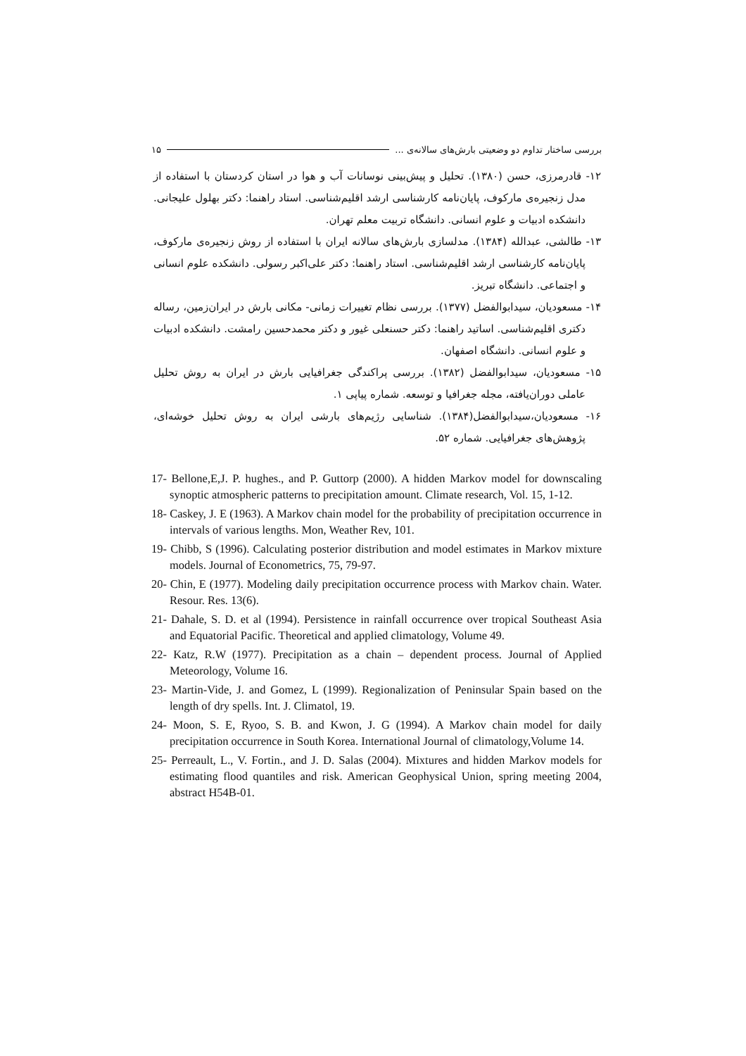بررسی ساختار تداوم دو وضعیتی بارش‌های سالانه‌ی ... ۱۵
۱۲- قادرمرزی، حسن (۱۳۸۰). تحلیل و پیش‌بینی نوسانات آب و هوا در استان کردستان با استفاده از مدل زنجیره‌ی مارکوف، پایان‌نامه کارشناسی ارشد اقلیم‌شناسی. استاد راهنما: دکتر بهلول علیجانی. دانشکده ادبیات و علوم انسانی. دانشگاه تربیت معلم تهران.
۱۳- طالشی، عبدالله (۱۳۸۴). مدلسازی بارش‌های سالانه ایران با استفاده از روش زنجیره‌ی مارکوف، پایان‌نامه کارشناسی ارشد اقلیم‌شناسی. استاد راهنما: دکتر علی‌اکبر رسولی. دانشکده علوم انسانی و اجتماعی. دانشگاه تبریز.
۱۴- مسعودیان، سیدابوالفضل (۱۳۷۷). بررسی نظام تغییرات زمانی- مکانی بارش در ایران‌زمین، رساله دکتری اقلیم‌شناسی. اساتید راهنما: دکتر حسنعلی غیور و دکتر محمدحسین رامشت. دانشکده ادبیات و علوم انسانی. دانشگاه اصفهان.
۱۵- مسعودیان، سیدابوالفضل (۱۳۸۲). بررسی پراکندگی جغرافیایی بارش در ایران به روش تحلیل عاملی دوران‌یافته، مجله جغرافیا و توسعه. شماره پیاپی ۱.
۱۶- مسعودیان،سیدابوالفضل(۱۳۸۴). شناسایی رژیم‌های بارشی ایران به روش تحلیل خوشه‌ای، پژوهش‌های جغرافیایی. شماره ۵۲.
17- Bellone,E,J. P. hughes., and P. Guttorp (2000). A hidden Markov model for downscaling synoptic atmospheric patterns to precipitation amount. Climate research, Vol. 15, 1-12.
18- Caskey, J. E (1963). A Markov chain model for the probability of precipitation occurrence in intervals of various lengths. Mon, Weather Rev, 101.
19- Chibb, S (1996). Calculating posterior distribution and model estimates in Markov mixture models. Journal of Econometrics, 75, 79-97.
20- Chin, E (1977). Modeling daily precipitation occurrence process with Markov chain. Water. Resour. Res. 13(6).
21- Dahale, S. D. et al (1994). Persistence in rainfall occurrence over tropical Southeast Asia and Equatorial Pacific. Theoretical and applied climatology, Volume 49.
22- Katz, R.W (1977). Precipitation as a chain – dependent process. Journal of Applied Meteorology, Volume 16.
23- Martin-Vide, J. and Gomez, L (1999). Regionalization of Peninsular Spain based on the length of dry spells. Int. J. Climatol, 19.
24- Moon, S. E, Ryoo, S. B. and Kwon, J. G (1994). A Markov chain model for daily precipitation occurrence in South Korea. International Journal of climatology,Volume 14.
25- Perreault, L., V. Fortin., and J. D. Salas (2004). Mixtures and hidden Markov models for estimating flood quantiles and risk. American Geophysical Union, spring meeting 2004, abstract H54B-01.